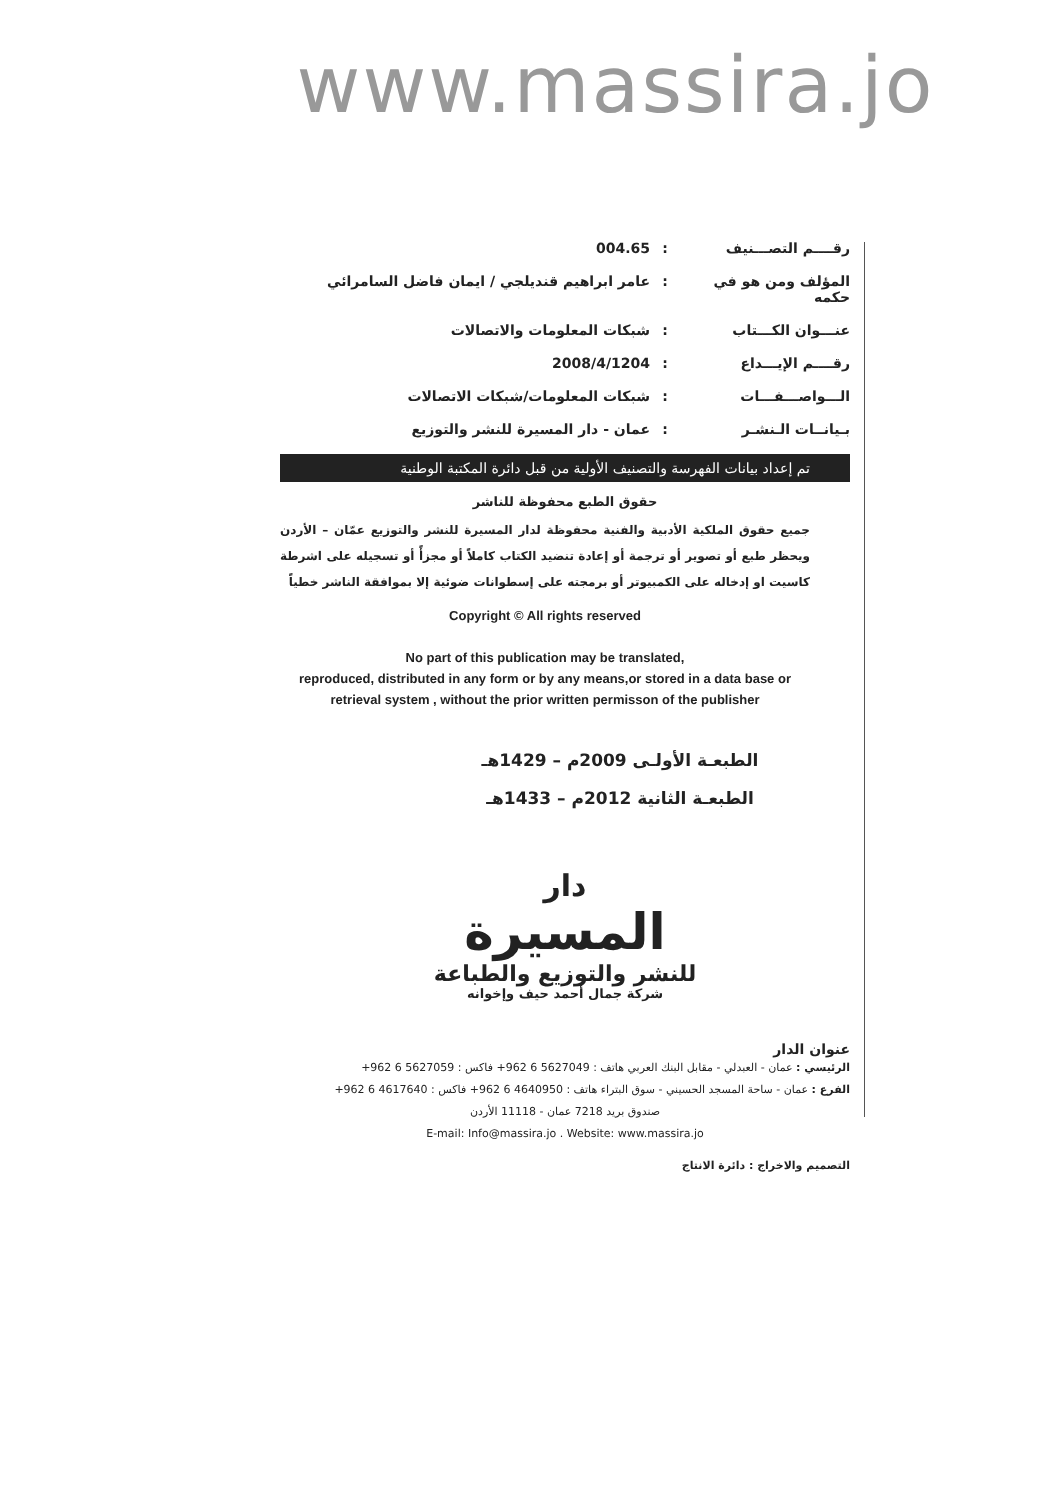www.massira.jo
رقــــم التصـــنيف: 004.65
المؤلف ومن هو في حكمه: عامر ابراهيم قنديلجي / ايمان فاضل السامرائي
عنـــوان الكـــتاب: شبكات المعلومات والاتصالات
رقــــم الإيـــداع: 2008/4/1204
الـــواصـــفـــات: شبكات المعلومات/شبكات الاتصالات
بـيانــات الـنشـر: عمان - دار المسيرة للنشر والتوزيع
تم إعداد بيانات الفهرسة والتصنيف الأولية من قبل دائرة المكتبة الوطنية
حقوق الطبع محفوظة للناشر
جميع حقوق الملكية الأدبية والفنية محفوظة لدار المسيرة للنشر والتوزيع عمّان – الأردن ويحظر طبع أو تصوير أو ترجمة أو إعادة تنضيد الكتاب كاملاً أو مجزأً أو تسجيله على اشرطة كاسيت او إدخاله على الكمبيوتر أو برمجته على إسطوانات ضوئية إلا بموافقة الناشر خطياً
Copyright © All rights reserved
No part of this publication may be translated,
reproduced, distributed in any form or by any means,or stored in a data base or retrieval system , without the prior written permisson of the publisher
الطبعـة الأولـى 2009م – 1429هـ
الطبعـة الثانية 2012م – 1433هـ
دار
المسيرة
للنشر والتوزيع والطباعة
شركة جمال أحمد حيف وإخوانه
عنوان الدار
الرئيسي : عمان - العبدلي - مقابل البنك العربي هاتف : 5627049 6 962+ فاكس : 5627059 6 962+
الفرع : عمان - ساحة المسجد الحسيني - سوق البتراء هاتف : 4640950 6 962+ فاكس : 4617640 6 962+
صندوق بريد 7218 عمان - 11118 الأردن
E-mail: Info@massira.jo . Website: www.massira.jo
التصميم والاخراج : دائرة الانتاج